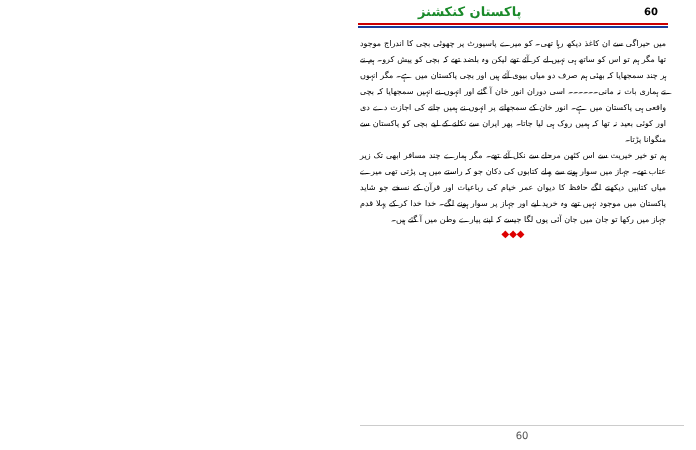پاکستان کنکشنز 60
میں حیراگی سے ان کاغذ دیکھ رہا تھی۔ کو میرے پاسپورٹ پر چھوٹی بچی کا اندراج موجود تھا مگر ہم تو اس کو ساتھ ہی نہیں لے کر آئے تھے لیکن وہ بلضد تھے کہ بچی کو پیش کرو۔ ہم نے ہر چند سمجھایا کہ بھئی ہم صرف دو میاں بیوی آئے ہیں اور بچی پاکستان میں ہے۔ مگر انہوں نے ہماری بات نہ مانی۔۔۔۔۔۔ اسی دوران انور خان آ گئے اور انہوں نے انہیں سمجھایا کہ بچی واقعی ہی پاکستان میں ہے۔ انور خان کے سمجھانے پر انہوں نے ہمیں جانے کی اجازت دے دی اور کوئی بعید نہ تھا کہ ہمیں روک ہی لیا جاتا۔ پھر ایران سے نکلنے کے لیے بچی کو پاکستان سے منگوانا پڑتا۔
ہم تو خیر خیریت سے اس کٹھن مرحلے سے نکل آئے تھے۔ مگر ہمارے چند مسافر ابھی تک زیر عتاب تھے۔ جہاز میں سوار ہونے سے پہلے کتابوں کی دکان جو کہ راستے میں ہی پڑتی تھی میرے میاں کتابیں دیکھنے لگے حافظ کا دیوان عمر خیام کی رباعیات اور قرآن کے نسخے جو شاید پاکستان میں موجود نہیں تھے وہ خرید لیے اور جہاز پر سوار ہونے لگے۔ خدا خدا کر کے پہلا قدم جہاز میں رکھا تو جان میں جان آئی یوں لگا جیسے کہ اپنے پیارے وطن میں آ گئے ہیں۔
◆◆◆
60